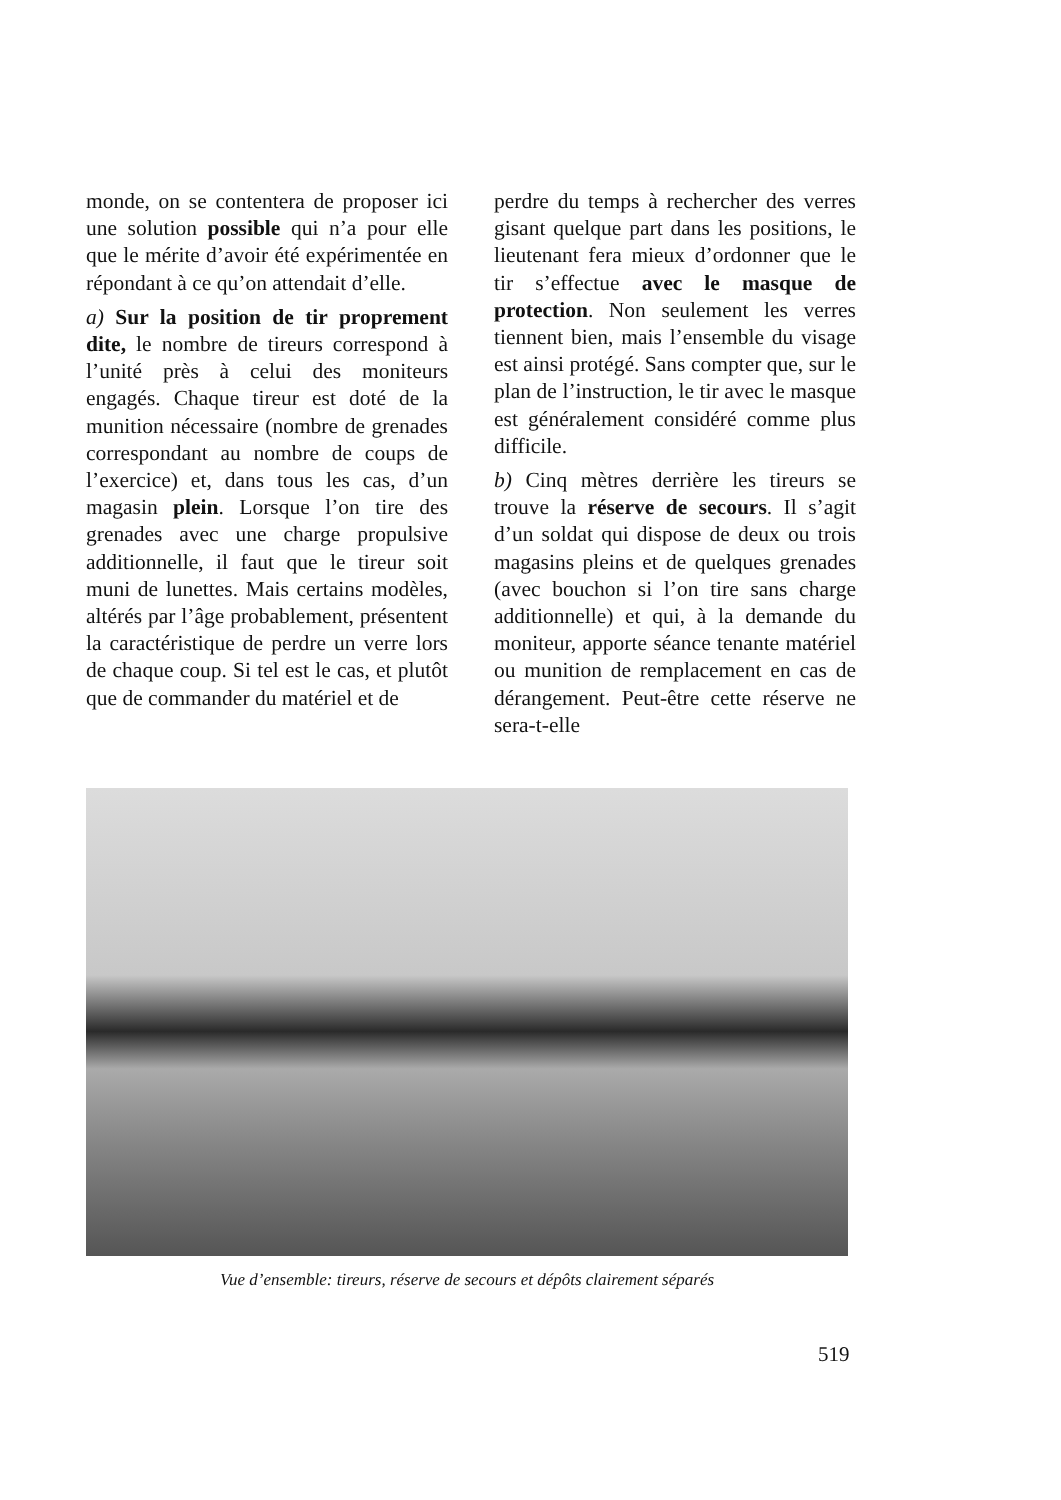monde, on se contentera de proposer ici une solution possible qui n’a pour elle que le mérite d’avoir été expérimentée en répondant à ce qu’on attendait d’elle.
a) Sur la position de tir proprement dite, le nombre de tireurs correspond à l’unité près à celui des moniteurs engagés. Chaque tireur est doté de la munition nécessaire (nombre de grenades correspondant au nombre de coups de l’exercice) et, dans tous les cas, d’un magasin plein. Lorsque l’on tire des grenades avec une charge propulsive additionnelle, il faut que le tireur soit muni de lunettes. Mais certains modèles, altérés par l’âge probablement, présentent la caractéristique de perdre un verre lors de chaque coup. Si tel est le cas, et plutôt que de commander du matériel et de
perdre du temps à rechercher des verres gisant quelque part dans les positions, le lieutenant fera mieux d’ordonner que le tir s’effectue avec le masque de protection. Non seulement les verres tiennent bien, mais l’ensemble du visage est ainsi protégé. Sans compter que, sur le plan de l’instruction, le tir avec le masque est généralement considéré comme plus difficile.
b) Cinq mètres derrière les tireurs se trouve la réserve de secours. Il s’agit d’un soldat qui dispose de deux ou trois magasins pleins et de quelques grenades (avec bouchon si l’on tire sans charge additionnelle) et qui, à la demande du moniteur, apporte séance tenante matériel ou munition de remplacement en cas de dérangement. Peut-être cette réserve ne sera-t-elle
Vue d’ensemble: tireurs, réserve de secours et dépôts clairement séparés
519